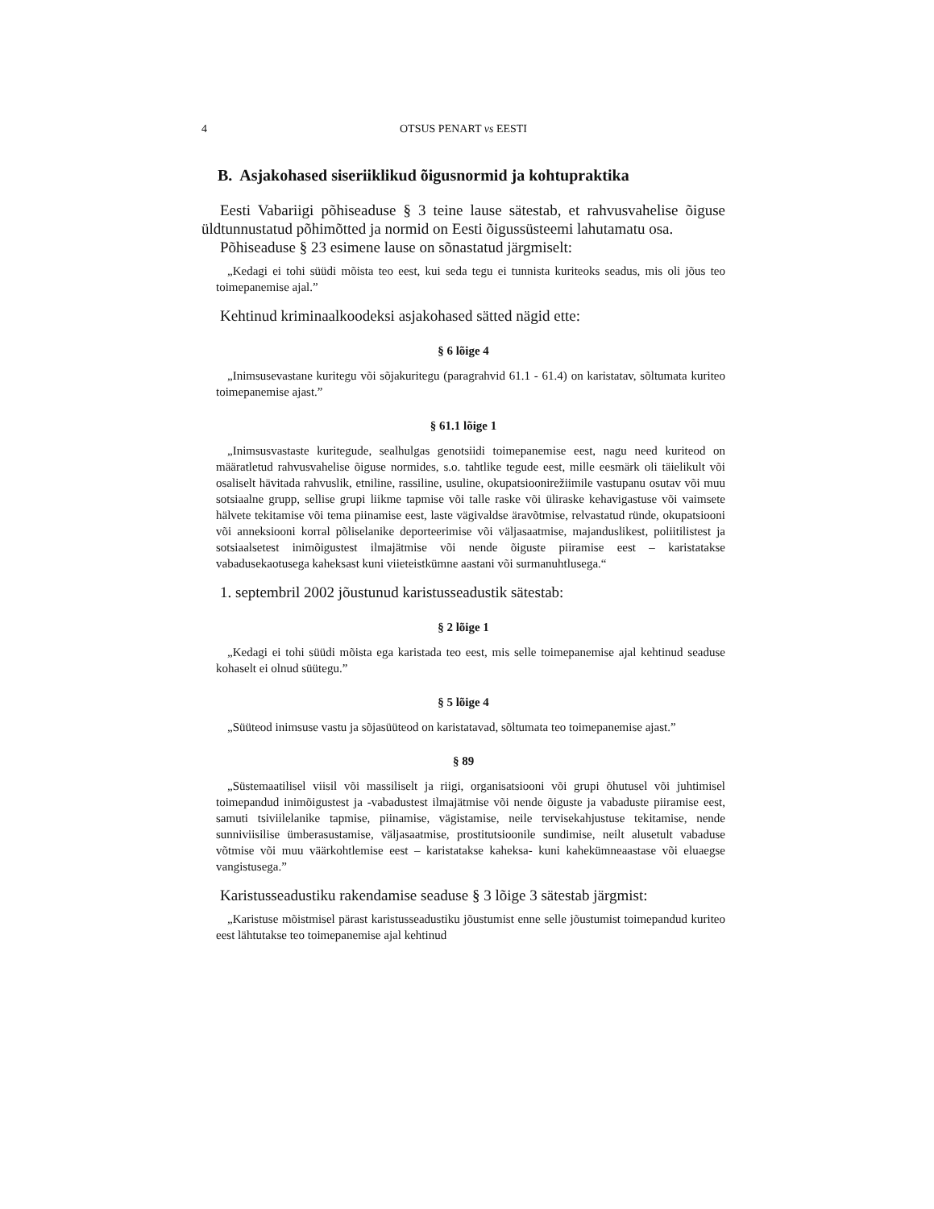4 OTSUS PENART vs EESTI
B. Asjakohased siseriiklikud õigusnormid ja kohtupraktika
Eesti Vabariigi põhiseaduse § 3 teine lause sätestab, et rahvusvahelise õiguse üldtunnustatud põhimõtted ja normid on Eesti õigussüsteemi lahutamatu osa.
Põhiseaduse § 23 esimene lause on sõnastatud järgmiselt:
„Kedagi ei tohi süüdi mõista teo eest, kui seda tegu ei tunnista kuriteoks seadus, mis oli jõus teo toimepanemise ajal.”
Kehtinud kriminaalkoodeksi asjakohased sätted nägid ette:
§ 6 lõige 4
„Inimsusevastane kuritegu või sõjakuritegu (paragrahvid 61.1 - 61.4) on karistatav, sõltumata kuriteo toimepanemise ajast.”
§ 61.1 lõige 1
„Inimsusvastaste kuritegude, sealhulgas genotsiidi toimepanemise eest, nagu need kuriteod on määratletud rahvusvahelise õiguse normides, s.o. tahtlike tegude eest, mille eesmärk oli täielikult või osaliselt hävitada rahvuslik, etniline, rassiline, usuline, okupatsioonirežiimile vastupanu osutav või muu sotsiaalne grupp, sellise grupi liikme tapmise või talle raske või üliraske kehavigastuse või vaimsete hälvete tekitamise või tema piinamise eest, laste vägivaldse äravõtmise, relvastatud ründe, okupatsiooni või anneksiooni korral põliselanike deporteerimise või väljasaatmise, majanduslikest, poliitilistest ja sotsiaalsetest inimõigustest ilmajätmise või nende õiguste piiramise eest – karistatakse vabadusekaotusega kaheksast kuni viieteistkümne aastani või surmanuhtlusega.“
1. septembril 2002 jõustunud karistusseadustik sätestab:
§ 2 lõige 1
„Kedagi ei tohi süüdi mõista ega karistada teo eest, mis selle toimepanemise ajal kehtinud seaduse kohaselt ei olnud süütegu.”
§ 5 lõige 4
„Süüteod inimsuse vastu ja sõjasüüteod on karistatavad, sõltumata teo toimepanemise ajast.”
§ 89
„Süstemaatilisel viisil või massiliselt ja riigi, organisatsiooni või grupi õhutusel või juhtimisel toimepandud inimõigustest ja -vabadustest ilmajätmise või nende õiguste ja vabaduste piiramise eest, samuti tsiviilelanike tapmise, piinamise, vägistamise, neile tervisekahjustuse tekitamise, nende sunniviisilise ümberasustamise, väljasaatmise, prostitutsioonile sundimise, neilt alusetult vabaduse võtmise või muu väärkohtlemise eest – karistatakse kaheksa- kuni kahekümneaastase või eluaegse vangistusega.”
Karistusseadustiku rakendamise seaduse § 3 lõige 3 sätestab järgmist:
„Karistuse mõistmisel pärast karistusseadustiku jõustumist enne selle jõustumist toimepandud kuriteo eest lähtutakse teo toimepanemise ajal kehtinud